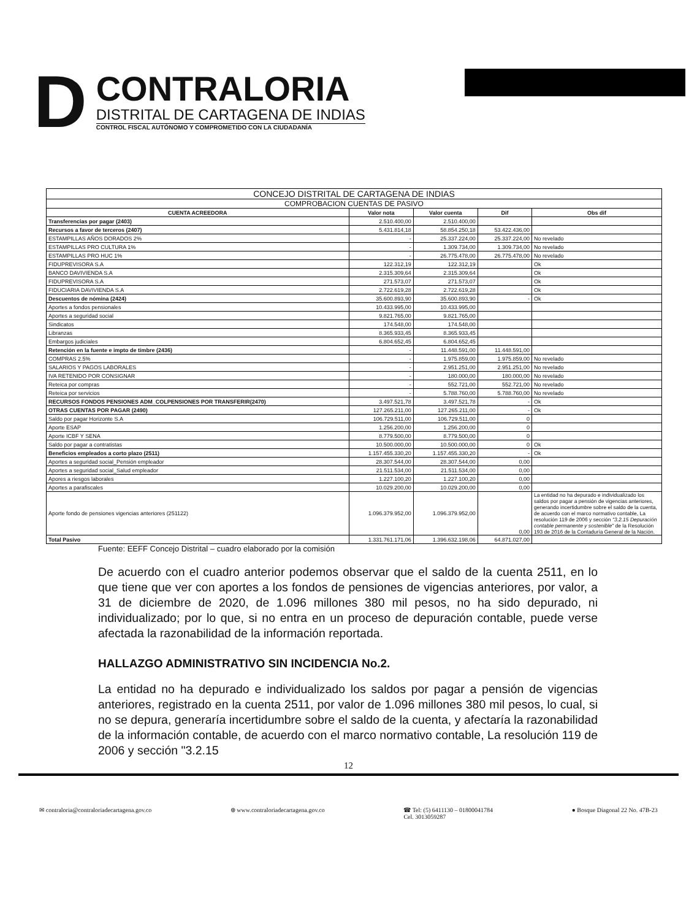D
CONTRALORIA
DISTRITAL DE CARTAGENA DE INDIAS
CONTROL FISCAL AUTÓNOMO Y COMPROMETIDO CON LA CIUDADANÍA
| CONCEJO DISTRITAL DE CARTAGENA DE INDIAS | | | | |
| --- | --- | --- | --- | --- |
| COMPROBACION CUENTAS DE PASIVO | | | | |
| CUENTA ACREEDORA | Valor nota | Valor cuenta | Dif | Obs dif |
| Transferencias por pagar (2403) | 2.510.400,00 | 2.510.400,00 | | |
| Recursos a favor de terceros (2407) | 5.431.814,18 | 58.854.250,18 | 53.422.436,00 | |
| ESTAMPILLAS AÑOS DORADOS 2% | - | 25.337.224,00 | 25.337.224,00 | No revelado |
| ESTAMPILLAS PRO CULTURA 1% | - | 1.309.734,00 | 1.309.734,00 | No revelado |
| ESTAMPILLAS PRO HUC 1% | - | 26.775.478,00 | 26.775.478,00 | No revelado |
| FIDUPREVISORA S.A | 122.312,19 | 122.312,19 | | Ok |
| BANCO DAVIVIENDA S.A | 2.315.309,64 | 2.315.309,64 | | Ok |
| FIDUPREVISORA S.A | 271.573,07 | 271.573,07 | | Ok |
| FIDUCIARIA DAVIVIENDA S.A | 2.722.619,28 | 2.722.619,28 | | Ok |
| Descuentos de nómina (2424) | 35.600.893,90 | 35.600.893,90 | - | Ok |
| Aportes a fondos pensionales | 10.433.995,00 | 10.433.995,00 | | |
| Aportes a seguridad social | 9.821.765,00 | 9.821.765,00 | | |
| Sindicatos | 174.548,00 | 174.548,00 | | |
| Libranzas | 8.365.933,45 | 8.365.933,45 | | |
| Embargos judiciales | 6.804.652,45 | 6.804.652,45 | | |
| Retención en la fuente e impto de timbre (2436) | - | 11.448.591,00 | 11.448.591,00 | |
| COMPRAS 2.5% | - | 1.975.859,00 | 1.975.859,00 | No revelado |
| SALARIOS Y PAGOS LABORALES | - | 2.951.251,00 | 2.951.251,00 | No revelado |
| IVA RETENIDO POR CONSIGNAR | - | 180.000,00 | 180.000,00 | No revelado |
| Reteica por compras | - | 552.721,00 | 552.721,00 | No revelado |
| Reteica por servicios | - | 5.788.760,00 | 5.788.760,00 | No revelado |
| RECURSOS FONDOS PENSIONES ADM_COLPENSIONES POR TRANSFERIR(2470) | 3.497.521,78 | 3.497.521,78 | - | Ok |
| OTRAS CUENTAS POR PAGAR (2490) | 127.265.211,00 | 127.265.211,00 | - | Ok |
| Saldo por pagar Horizonte S.A | 106.729.511,00 | 106.729.511,00 | 0 | |
| Aporte ESAP | 1.256.200,00 | 1.256.200,00 | 0 | |
| Aporte ICBF Y SENA | 8.779.500,00 | 8.779.500,00 | 0 | |
| Saldo por pagar a contratistas | 10.500.000,00 | 10.500.000,00 | 0 | Ok |
| Beneficios empleados a corto plazo (2511) | 1.157.455.330,20 | 1.157.455.330,20 | - | Ok |
| Aportes a seguridad social_Pensión empleador | 28.307.544,00 | 28.307.544,00 | 0,00 | |
| Aportes a seguridad social_Salud empleador | 21.511.534,00 | 21.511.534,00 | 0,00 | |
| Apores a riesgos laborales | 1.227.100,20 | 1.227.100,20 | 0,00 | |
| Aportes a parafiscales | 10.029.200,00 | 10.029.200,00 | 0,00 | |
| Aporte fondo de pensiones vigencias anteriores (251122) | 1.096.379.952,00 | 1.096.379.952,00 | 0,00 | La entidad no ha depurado e individualizado los saldos por pagar a pensión de vigencias anteriores, generando incertidumbre sobre el saldo de la cuenta, de acuerdo con el marco normativo contable, La resolución 119 de 2006 y sección "3.2.15 Depuración contable permanente y sostenible" de la Resolución 193 de 2016 de la Contaduría General de la Nación. |
| Total Pasivo | 1.331.761.171,06 | 1.396.632.198,06 | 64.871.027,00 | |
Fuente: EEFF Concejo Distrital – cuadro elaborado por la comisión
De acuerdo con el cuadro anterior podemos observar que el saldo de la cuenta 2511, en lo que tiene que ver con aportes a los fondos de pensiones de vigencias anteriores, por valor, a 31 de diciembre de 2020, de 1.096 millones 380 mil pesos, no ha sido depurado, ni individualizado; por lo que, si no entra en un proceso de depuración contable, puede verse afectada la razonabilidad de la información reportada.
HALLAZGO ADMINISTRATIVO SIN INCIDENCIA No.2.
La entidad no ha depurado e individualizado los saldos por pagar a pensión de vigencias anteriores, registrado en la cuenta 2511, por valor de 1.096 millones 380 mil pesos, lo cual, si no se depura, generaría incertidumbre sobre el saldo de la cuenta, y afectaría la razonabilidad de la información contable, de acuerdo con el marco normativo contable, La resolución 119 de 2006 y sección "3.2.15
12
✉ contraloria@contraloriadecartagena.gov.co ⊕ www.contraloriadecartagena.gov.co ☎ Tel: (5) 6411130 – 01800041784
Cel. 3013059287 ● Bosque Diagonal 22 No. 47B-23